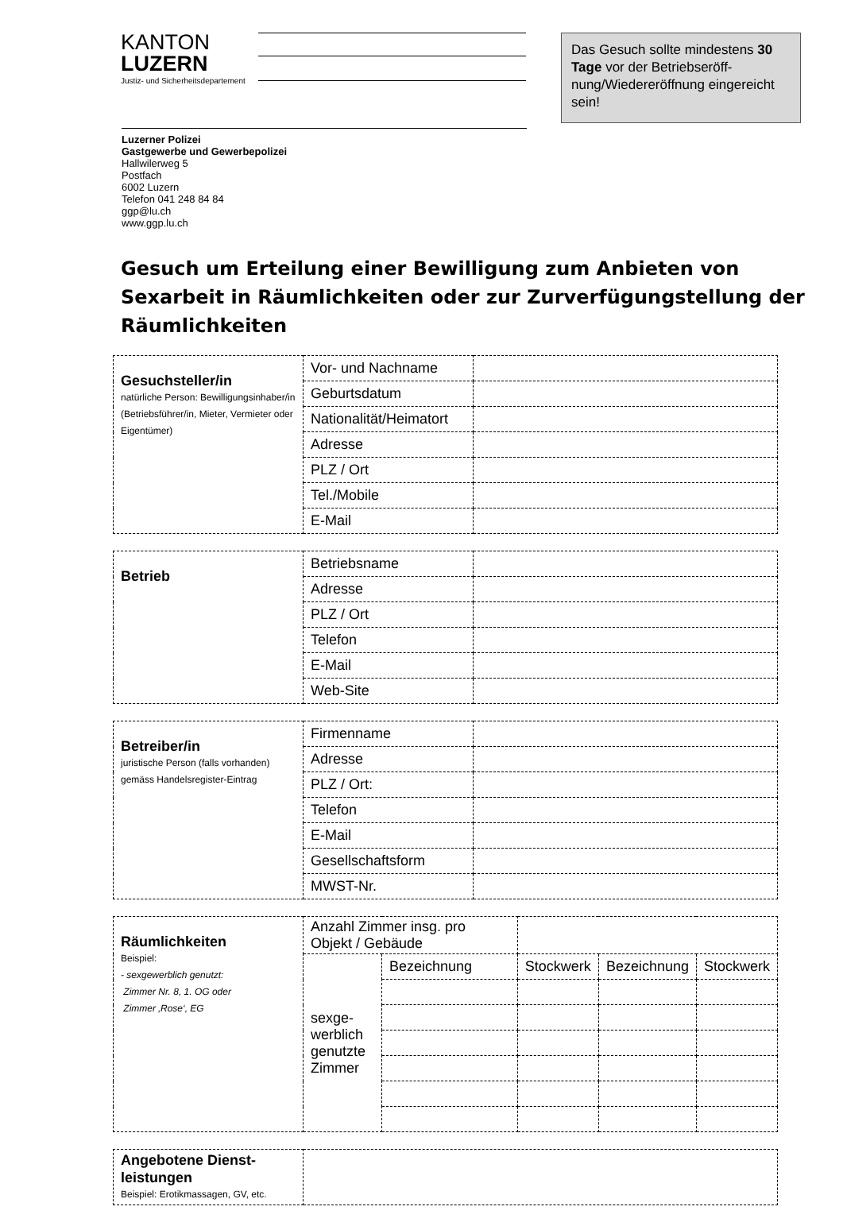KANTON
LUZERN
Justiz- und Sicherheitsdepartement
Das Gesuch sollte mindestens 30 Tage vor der Betriebseröff­nung/Wiedereröffnung einge­reicht sein!
Luzerner Polizei
Gastgewerbe und Gewerbepolizei
Hallwilerweg 5
Postfach
6002 Luzern
Telefon 041 248 84 84
ggp@lu.ch
www.ggp.lu.ch
Gesuch um Erteilung einer Bewilligung zum Anbieten von Sexarbeit in Räumlichkeiten oder zur Zurverfügungstellung der Räumlichkeiten
| Gesuchsteller/in natürliche Person: Bewilligungsin­haber/in (Betriebsführer/in, Mieter, Vermieter oder Eigentümer) | Vor- und Nachname | |
| | Geburtsdatum | |
| | Nationalität/Heimatort | |
| | Adresse | |
| | PLZ / Ort | |
| | Tel./Mobile | |
| | E-Mail | |
| Betrieb | Betriebsname | |
| | Adresse | |
| | PLZ / Ort | |
| | Telefon | |
| | E-Mail | |
| | Web-Site | |
| Betreiber/in juristische Person (falls vorhan­den) gemäss Handelsregister-Eintrag | Firmenname | |
| | Adresse | |
| | PLZ / Ort: | |
| | Telefon | |
| | E-Mail | |
| | Gesellschaftsform | |
| | MWST-Nr. | |
| Räumlichkeiten Beispiel: - sexgewerblich genutzt: Zimmer Nr. 8, 1. OG oder Zimmer ‚Rose‘, EG | Anzahl Zimmer insg. pro Objekt / Gebäude | | | | |
| | sexge­werblich genutzte Zimmer | Bezeichnung | Stockwerk | Bezeichnung | Stockwerk |
| Angebotene Dienst­leistungen Beispiel: Erotikmassagen, GV, etc. | |